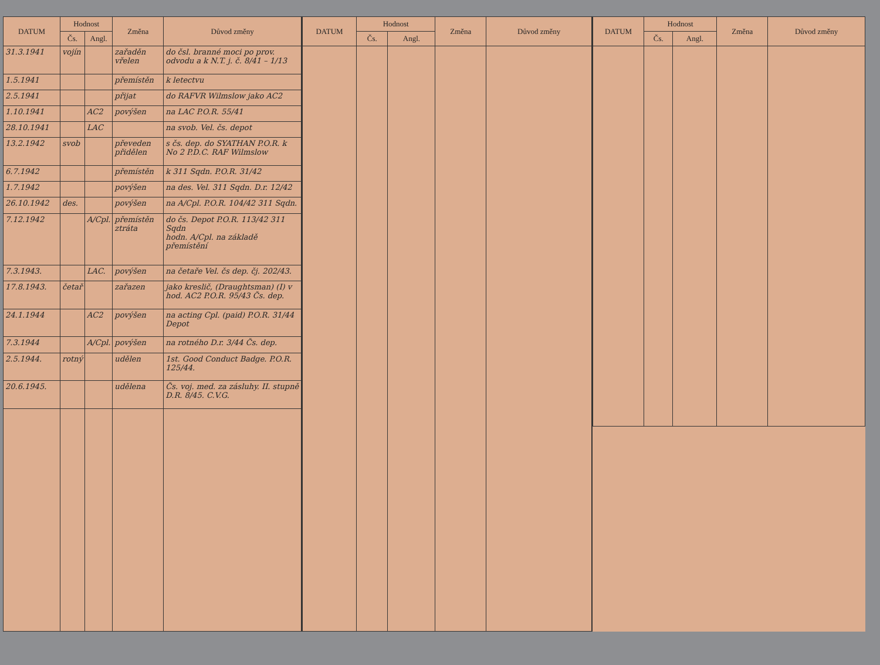| DATUM | Hodnost | | Změna | Důvod změny |
| --- | --- | --- | --- | --- |
| | Čs. | Angl. | | |
| 31.3.1941 | vojín | | zařaděn vřelen | do čsl. branné moci po prov. odvodu a k N.T. j. č. 8/41 – 1/13 |
| 1.5.1941 | | | přemístěn | k letectvu |
| 2.5.1941 | | | přijat | do RAFVR Wilmslow jako AC2 |
| 1.10.1941 | | AC2 | povýšen | na LAC P.O.R. 55/41 |
| 28.10.1941 | | LAC | | na svob. Vel. čs. depot |
| 13.2.1942 | svob | | převeden přidělen | s čs. dep. do SYATHAN P.O.R. k No 2 P.D.C. RAF Wilmslow |
| 6.7.1942 | | | přemístěn | k 311 Sqdn. P.O.R. 31/42 |
| 1.7.1942 | | | povýšen | na des. Vel. 311 Sqdn. D.r. 12/42 |
| 26.10.1942 | des. | | povýšen | na A/Cpl. P.O.R. 104/42 311 Sqdn. |
| 7.12.1942 | | A/Cpl. | přemístěn ztráta | do čs. Depot P.O.R. 113/42 311 Sqdn hodn. A/Cpl. na základě přemístění |
| 7.3.1943. | | LAC. | povýšen | na četaře Vel. čs dep. čj. 202/43. |
| 17.8.1943. | četař | | zařazen | jako kreslič, (Draughtsman) (I) v hod. AC2 P.O.R. 95/43 Čs. dep. |
| 24.1.1944 | | AC2 | povýšen | na acting Cpl. (paid) P.O.R. 31/44 Depot |
| 7.3.1944 | | A/Cpl. | povýšen | na rotného D.r. 3/44 Čs. dep. |
| 2.5.1944. | rotný | | udělen | 1st. Good Conduct Badge. P.O.R. 125/44. |
| 20.6.1945. | | | udělena | Čs. voj. med. za zásluhy. II. stupně D.R. 8/45. C.V.G. |
| DATUM | Hodnost | | Změna | Důvod změny |
| --- | --- | --- | --- | --- |
| | Čs. | Angl. | | |
| DATUM | Hodnost | | Změna | Důvod změny |
| --- | --- | --- | --- | --- |
| | Čs. | Angl. | | |